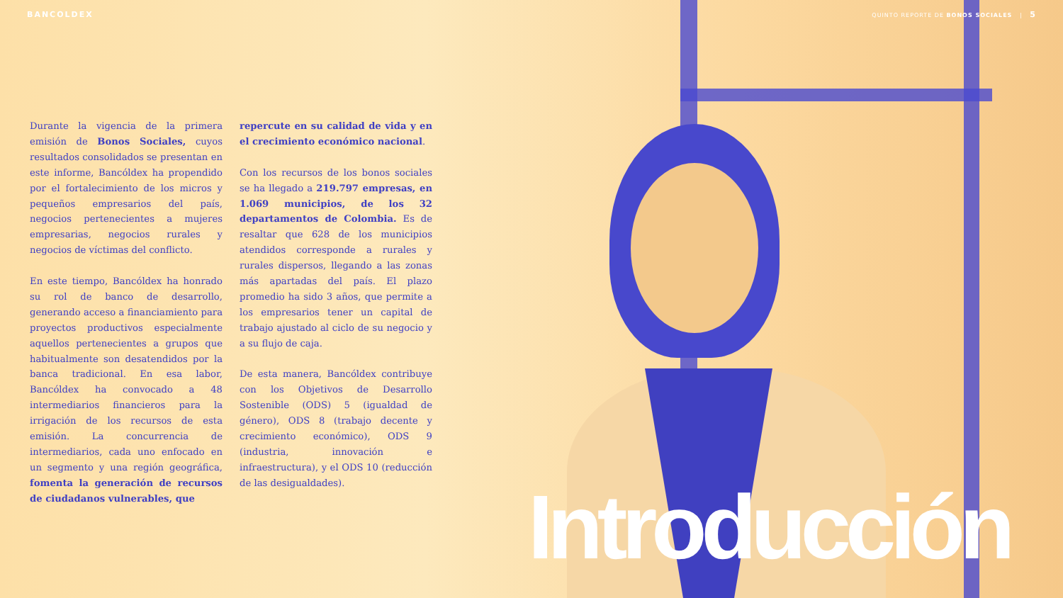BANCOLDEX QUINTO REPORTE DE BONOS SOCIALES | 5
Durante la vigencia de la primera emisión de Bonos Sociales, cuyos resultados consolidados se presentan en este informe, Bancóldex ha propendido por el fortalecimiento de los micros y pequeños empresarios del país, negocios pertenecientes a mujeres empresarias, negocios rurales y negocios de víctimas del conflicto.
En este tiempo, Bancóldex ha honrado su rol de banco de desarrollo, generando acceso a financiamiento para proyectos productivos especialmente aquellos pertenecientes a grupos que habitualmente son desatendidos por la banca tradicional. En esa labor, Bancóldex ha convocado a 48 intermediarios financieros para la irrigación de los recursos de esta emisión. La concurrencia de intermediarios, cada uno enfocado en un segmento y una región geográfica, fomenta la generación de recursos de ciudadanos vulnerables, que
repercute en su calidad de vida y en el crecimiento económico nacional.
Con los recursos de los bonos sociales se ha llegado a 219.797 empresas, en 1.069 municipios, de los 32 departamentos de Colombia. Es de resaltar que 628 de los municipios atendidos corresponde a rurales y rurales dispersos, llegando a las zonas más apartadas del país. El plazo promedio ha sido 3 años, que permite a los empresarios tener un capital de trabajo ajustado al ciclo de su negocio y a su flujo de caja.
De esta manera, Bancóldex contribuye con los Objetivos de Desarrollo Sostenible (ODS) 5 (igualdad de género), ODS 8 (trabajo decente y crecimiento económico), ODS 9 (industria, innovación e infraestructura), y el ODS 10 (reducción de las desigualdades).
Introducción